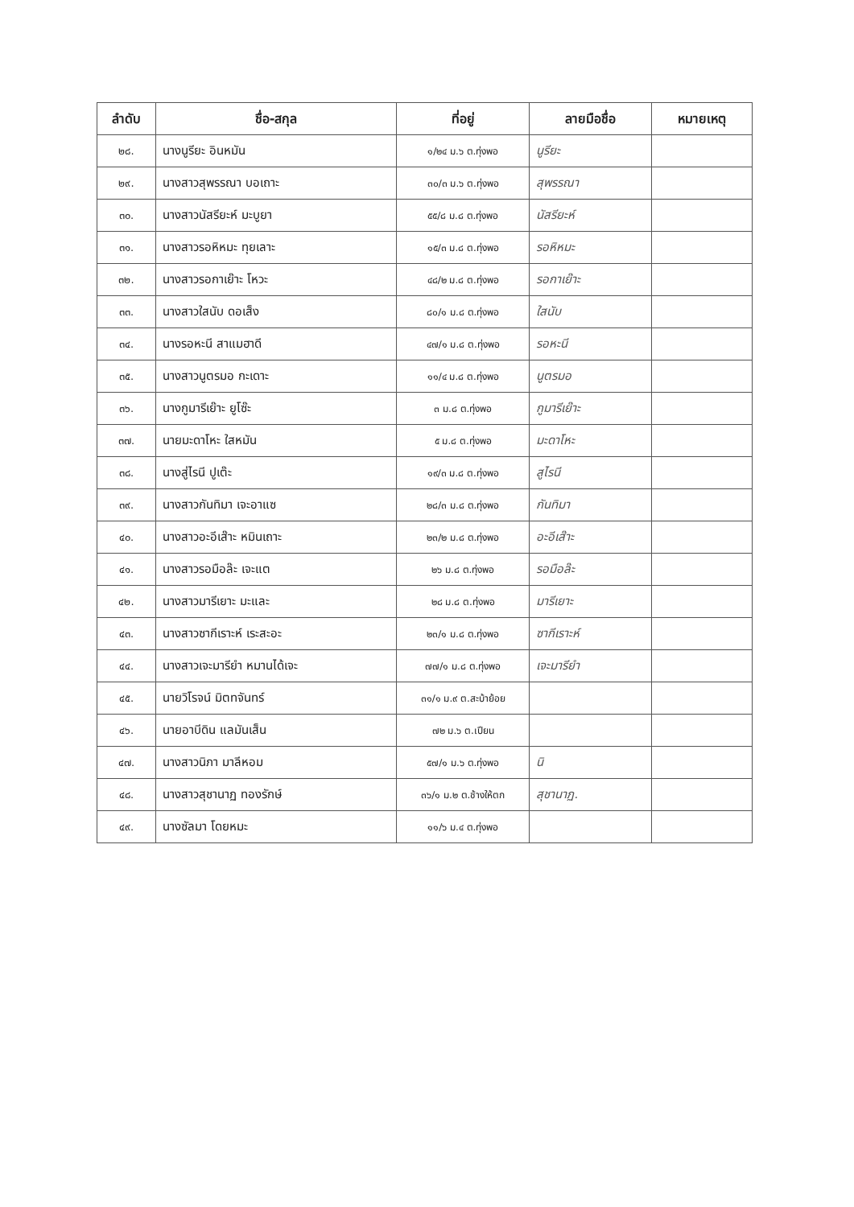| ลำดับ | ชื่อ-สกุล | ที่อยู่ | ลายมือชื่อ | หมายเหตุ |
| --- | --- | --- | --- | --- |
| ๒๘. | นางนูรียะ อินหมัน | ๑/๒๔ ม.๖ ต.ทุ่งพอ | นูรียะ | |
| ๒๙. | นางสาวสุพรรณา บอเถาะ | ๓๐/๓ ม.๖ ต.ทุ่งพอ | สุพรรณา | |
| ๓๐. | นางสาวนัสรียะห์ มะบูยา | ๕๕/๘ ม.๘ ต.ทุ่งพอ | นัสรียะห์ | |
| ๓๑. | นางสาวรอหิหมะ ทุยเลาะ | ๑๕/๓ ม.๘ ต.ทุ่งพอ | รอหิหมะ | |
| ๓๒. | นางสาวรอกาเย๊าะ โหวะ | ๔๘/๒ ม.๘ ต.ทุ่งพอ | รอกาเย๊าะ | |
| ๓๓. | นางสาวใสนับ ดอเส็ง | ๘๐/๑ ม.๘ ต.ทุ่งพอ | ใสนับ | |
| ๓๔. | นางรอหะนี สาแมฮาดี | ๔๗/๑ ม.๘ ต.ทุ่งพอ | รอหะนี | |
| ๓๕. | นางสาวนูตรมอ กะเดาะ | ๑๑/๔ ม.๘ ต.ทุ่งพอ | นูตรมอ | |
| ๓๖. | นางกูมารีเย๊าะ ยูโซ๊ะ | ๓ ม.๘ ต.ทุ่งพอ | กูมารีเย๊าะ | |
| ๓๗. | นายมะดาโหะ ใสหมัน | ๕ ม.๘ ต.ทุ่งพอ | มะดาโหะ | |
| ๓๘. | นางสู่ไรนี ปูเต๊ะ | ๑๙/๓ ม.๘ ต.ทุ่งพอ | สูไรนี | |
| ๓๙. | นางสาวกันทิมา เจะอาแซ | ๒๘/๓ ม.๘ ต.ทุ่งพอ | กันทิมา | |
| ๔๐. | นางสาวอะอีเส๊าะ หมินเถาะ | ๒๓/๒ ม.๘ ต.ทุ่งพอ | อะอีเส๊าะ | |
| ๔๑. | นางสาวรอมือล๊ะ เจะแต | ๒๖ ม.๘ ต.ทุ่งพอ | รอมือล๊ะ | |
| ๔๒. | นางสาวมารีเยาะ มะและ | ๒๘ ม.๘ ต.ทุ่งพอ | มารีเยาะ | |
| ๔๓. | นางสาวซากีเราะห์ เระสะอะ | ๒๓/๑ ม.๘ ต.ทุ่งพอ | ซากีเราะห์ | |
| ๔๔. | นางสาวเจะมารียำ หมานได้เจะ | ๗๗/๑ ม.๘ ต.ทุ่งพอ | เจะมารียำ | |
| ๔๕. | นายวิโรจน์ มิตทจันทร์ | ๓๑/๑ ม.๙ ต.สะบ้าย้อย | | |
| ๔๖. | นายอาบีดิน แลมันเส็น | ๗๒ ม.๖ ต.เปียน | | |
| ๔๗. | นางสาวนิภา มาลีหอม | ๕๗/๑ ม.๖ ต.ทุ่งพอ | นิ | |
| ๔๘. | นางสาวสุชานาฏ ทองรักษ์ | ๓๖/๑ ม.๒ ต.ช้างให้ตก | สุชานาฏ. | |
| ๔๙. | นางซัลมา โดยหมะ | ๑๑/๖ ม.๔ ต.ทุ่งพอ | | |